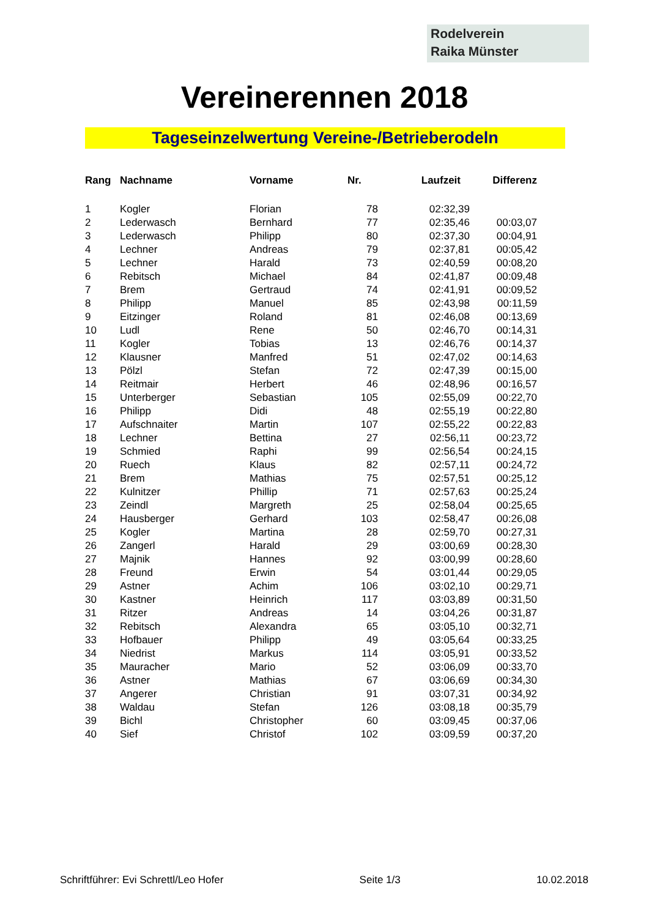Rodelverein
Raika Münster
Vereinerennen 2018
Tageseinzelwertung Vereine-/Betrieberodeln
| Rang | Nachname | Vorname | Nr. | Laufzeit | Differenz |
| --- | --- | --- | --- | --- | --- |
| 1 | Kogler | Florian | 78 | 02:32,39 | |
| 2 | Lederwasch | Bernhard | 77 | 02:35,46 | 00:03,07 |
| 3 | Lederwasch | Philipp | 80 | 02:37,30 | 00:04,91 |
| 4 | Lechner | Andreas | 79 | 02:37,81 | 00:05,42 |
| 5 | Lechner | Harald | 73 | 02:40,59 | 00:08,20 |
| 6 | Rebitsch | Michael | 84 | 02:41,87 | 00:09,48 |
| 7 | Brem | Gertraud | 74 | 02:41,91 | 00:09,52 |
| 8 | Philipp | Manuel | 85 | 02:43,98 | 00:11,59 |
| 9 | Eitzinger | Roland | 81 | 02:46,08 | 00:13,69 |
| 10 | Ludl | Rene | 50 | 02:46,70 | 00:14,31 |
| 11 | Kogler | Tobias | 13 | 02:46,76 | 00:14,37 |
| 12 | Klausner | Manfred | 51 | 02:47,02 | 00:14,63 |
| 13 | Pölzl | Stefan | 72 | 02:47,39 | 00:15,00 |
| 14 | Reitmair | Herbert | 46 | 02:48,96 | 00:16,57 |
| 15 | Unterberger | Sebastian | 105 | 02:55,09 | 00:22,70 |
| 16 | Philipp | Didi | 48 | 02:55,19 | 00:22,80 |
| 17 | Aufschnaiter | Martin | 107 | 02:55,22 | 00:22,83 |
| 18 | Lechner | Bettina | 27 | 02:56,11 | 00:23,72 |
| 19 | Schmied | Raphi | 99 | 02:56,54 | 00:24,15 |
| 20 | Ruech | Klaus | 82 | 02:57,11 | 00:24,72 |
| 21 | Brem | Mathias | 75 | 02:57,51 | 00:25,12 |
| 22 | Kulnitzer | Phillip | 71 | 02:57,63 | 00:25,24 |
| 23 | Zeindl | Margreth | 25 | 02:58,04 | 00:25,65 |
| 24 | Hausberger | Gerhard | 103 | 02:58,47 | 00:26,08 |
| 25 | Kogler | Martina | 28 | 02:59,70 | 00:27,31 |
| 26 | Zangerl | Harald | 29 | 03:00,69 | 00:28,30 |
| 27 | Majnik | Hannes | 92 | 03:00,99 | 00:28,60 |
| 28 | Freund | Erwin | 54 | 03:01,44 | 00:29,05 |
| 29 | Astner | Achim | 106 | 03:02,10 | 00:29,71 |
| 30 | Kastner | Heinrich | 117 | 03:03,89 | 00:31,50 |
| 31 | Ritzer | Andreas | 14 | 03:04,26 | 00:31,87 |
| 32 | Rebitsch | Alexandra | 65 | 03:05,10 | 00:32,71 |
| 33 | Hofbauer | Philipp | 49 | 03:05,64 | 00:33,25 |
| 34 | Niedrist | Markus | 114 | 03:05,91 | 00:33,52 |
| 35 | Mauracher | Mario | 52 | 03:06,09 | 00:33,70 |
| 36 | Astner | Mathias | 67 | 03:06,69 | 00:34,30 |
| 37 | Angerer | Christian | 91 | 03:07,31 | 00:34,92 |
| 38 | Waldau | Stefan | 126 | 03:08,18 | 00:35,79 |
| 39 | Bichl | Christopher | 60 | 03:09,45 | 00:37,06 |
| 40 | Sief | Christof | 102 | 03:09,59 | 00:37,20 |
Schriftführer: Evi Schrettl/Leo Hofer Seite 1/3 10.02.2018